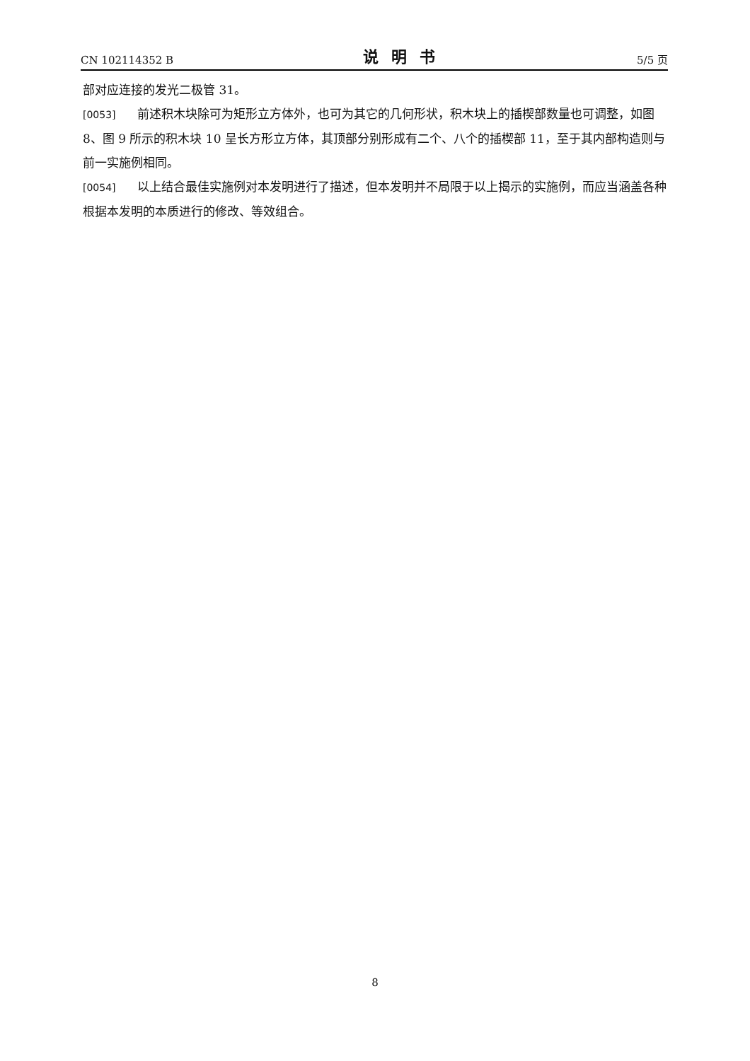CN 102114352 B 说明书 5/5 页
部对应连接的发光二极管 31。
[0053] 前述积木块除可为矩形立方体外，也可为其它的几何形状，积木块上的插楔部数量也可调整，如图 8、图 9 所示的积木块 10 呈长方形立方体，其顶部分别形成有二个、八个的插楔部 11，至于其内部构造则与前一实施例相同。
[0054] 以上结合最佳实施例对本发明进行了描述，但本发明并不局限于以上揭示的实施例，而应当涵盖各种根据本发明的本质进行的修改、等效组合。
8